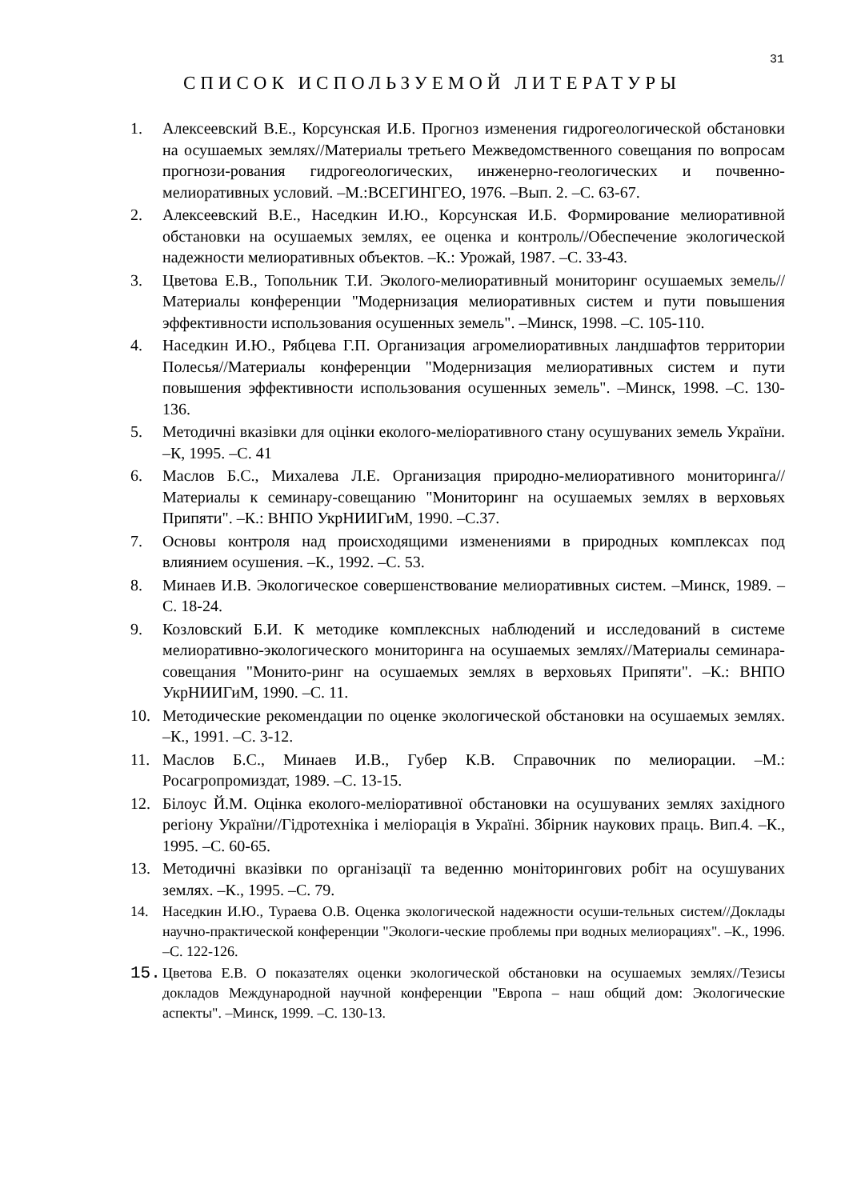31
СПИСОК ИСПОЛЬЗУЕМОЙ ЛИТЕРАТУРЫ
1. Алексеевский В.Е., Корсунская И.Б. Прогноз изменения гидрогеологической обстановки на осушаемых землях//Материалы третьего Межведомственного совещания по вопросам прогнози-рования гидрогеологических, инженерно-геологических и почвенно-мелиоративных условий. –М.:ВСЕГИНГЕО, 1976. –Вып. 2. –С. 63-67.
2. Алексеевский В.Е., Наседкин И.Ю., Корсунская И.Б. Формирование мелиоративной обстановки на осушаемых землях, ее оценка и контроль//Обеспечение экологической надежности мелиоративных объектов. –К.: Урожай, 1987. –С. 33-43.
3. Цветова Е.В., Топольник Т.И. Эколого-мелиоративный мониторинг осушаемых земель//Материалы конференции "Модернизация мелиоративных систем и пути повышения эффективности использования осушенных земель". –Минск, 1998. –С. 105-110.
4. Наседкин И.Ю., Рябцева Г.П. Организация агромелиоративных ландшафтов территории Полесья//Материалы конференции "Модернизация мелиоративных систем и пути повышения эффективности использования осушенных земель". –Минск, 1998. –С. 130-136.
5. Методичні вказівки для оцінки еколого-меліоративного стану осушуваних земель України. –К, 1995. –С. 41
6. Маслов Б.С., Михалева Л.Е. Организация природно-мелиоративного мониторинга//Материалы к семинару-совещанию "Мониторинг на осушаемых землях в верховьях Припяти". –К.: ВНПО УкрНИИГиМ, 1990. –С.37.
7. Основы контроля над происходящими изменениями в природных комплексах под влиянием осушения. –К., 1992. –С. 53.
8. Минаев И.В. Экологическое совершенствование мелиоративных систем. –Минск, 1989. –С. 18-24.
9. Козловский Б.И. К методике комплексных наблюдений и исследований в системе мелиоративно-экологического мониторинга на осушаемых землях//Материалы семинара-совещания "Монито-ринг на осушаемых землях в верховьях Припяти". –К.: ВНПО УкрНИИГиМ, 1990. –С. 11.
10. Методические рекомендации по оценке экологической обстановки на осушаемых землях. –К., 1991. –С. 3-12.
11. Маслов Б.С., Минаев И.В., Губер К.В. Справочник по мелиорации. –М.: Росагропромиздат, 1989. –С. 13-15.
12. Білоус Й.М. Оцінка еколого-меліоративної обстановки на осушуваних землях західного регіону України//Гідротехніка і меліорація в Україні. Збірник наукових праць. Вип.4. –К., 1995. –С. 60-65.
13. Методичні вказівки по організації та веденню моніторингових робіт на осушуваних землях. –К., 1995. –С. 79.
14. Наседкин И.Ю., Тураева О.В. Оценка экологической надежности осуши-тельных систем//Доклады научно-практической конференции "Экологи-ческие проблемы при водных мелиорациях". –К., 1996. –С. 122-126.
15. Цветова Е.В. О показателях оценки экологической обстановки на осушаемых землях//Тезисы докладов Международной научной конференции "Европа – наш общий дом: Экологические аспекты". –Минск, 1999. –С. 130-13.